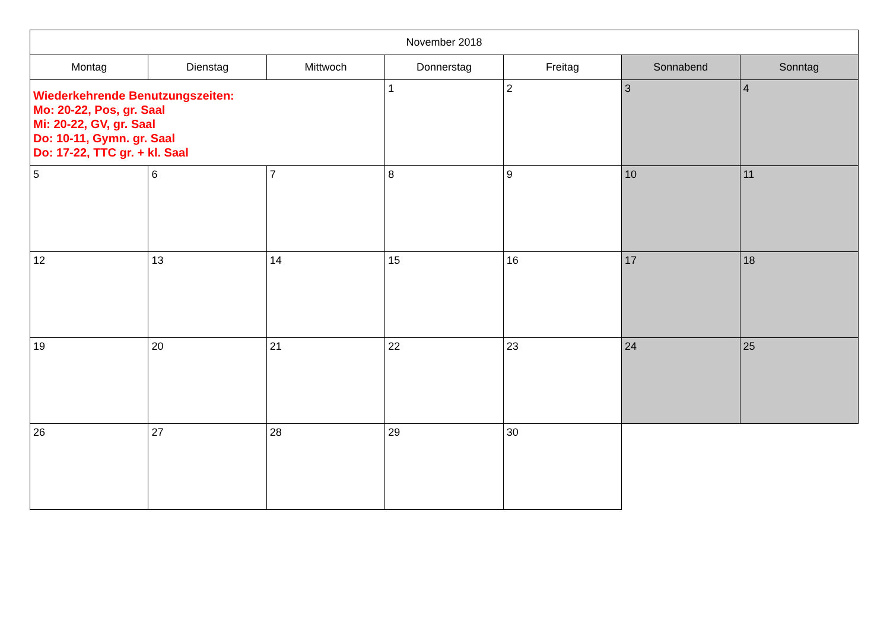| November 2018 | | | | | | |
| --- | --- | --- | --- | --- | --- | --- |
| Montag | Dienstag | Mittwoch | Donnerstag | Freitag | Sonnabend | Sonntag |
| Wiederkehrende Benutzungszeiten: Mo: 20-22, Pos, gr. Saal Mi: 20-22, GV, gr. Saal Do: 10-11, Gymn. gr. Saal Do: 17-22, TTC gr. + kl. Saal | | | 1 | 2 | 3 | 4 |
| 5 | 6 | 7 | 8 | 9 | 10 | 11 |
| 12 | 13 | 14 | 15 | 16 | 17 | 18 |
| 19 | 20 | 21 | 22 | 23 | 24 | 25 |
| 26 | 27 | 28 | 29 | 30 | | |